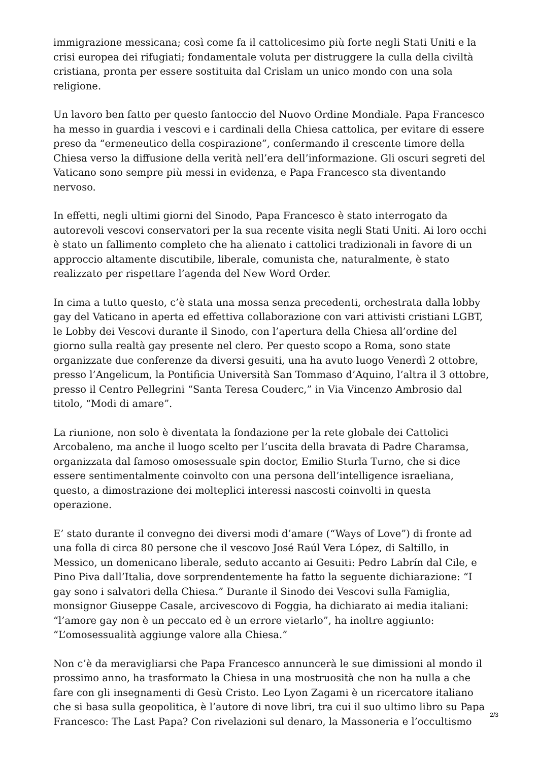immigrazione messicana; così come fa il cattolicesimo più forte negli Stati Uniti e la crisi europea dei rifugiati; fondamentale voluta per distruggere la culla della civiltà cristiana, pronta per essere sostituita dal Crislam un unico mondo con una sola religione.
Un lavoro ben fatto per questo fantoccio del Nuovo Ordine Mondiale. Papa Francesco ha messo in guardia i vescovi e i cardinali della Chiesa cattolica, per evitare di essere preso da “ermeneutico della cospirazione”, confermando il crescente timore della Chiesa verso la diffusione della verità nell’era dell’informazione. Gli oscuri segreti del Vaticano sono sempre più messi in evidenza, e Papa Francesco sta diventando nervoso.
In effetti, negli ultimi giorni del Sinodo, Papa Francesco è stato interrogato da autorevoli vescovi conservatori per la sua recente visita negli Stati Uniti. Ai loro occhi è stato un fallimento completo che ha alienato i cattolici tradizionali in favore di un approccio altamente discutibile, liberale, comunista che, naturalmente, è stato realizzato per rispettare l’agenda del New Word Order.
In cima a tutto questo, c’è stata una mossa senza precedenti, orchestrata dalla lobby gay del Vaticano in aperta ed effettiva collaborazione con vari attivisti cristiani LGBT, le Lobby dei Vescovi durante il Sinodo, con l’apertura della Chiesa all’ordine del giorno sulla realtà gay presente nel clero. Per questo scopo a Roma, sono state organizzate due conferenze da diversi gesuiti, una ha avuto luogo Venerdì 2 ottobre, presso l’Angelicum, la Pontificia Università San Tommaso d’Aquino, l’altra il 3 ottobre, presso il Centro Pellegrini “Santa Teresa Couderc,” in Via Vincenzo Ambrosio dal titolo, “Modi di amare”.
La riunione, non solo è diventata la fondazione per la rete globale dei Cattolici Arcobaleno, ma anche il luogo scelto per l’uscita della bravata di Padre Charamsa, organizzata dal famoso omosessuale spin doctor, Emilio Sturla Turno, che si dice essere sentimentalmente coinvolto con una persona dell’intelligence israeliana, questo, a dimostrazione dei molteplici interessi nascosti coinvolti in questa operazione.
E’ stato durante il convegno dei diversi modi d’amare (“Ways of Love”) di fronte ad una folla di circa 80 persone che il vescovo José Raúl Vera López, di Saltillo, in Messico, un domenicano liberale, seduto accanto ai Gesuiti: Pedro Labrín dal Cile, e Pino Piva dall’Italia, dove sorprendentemente ha fatto la seguente dichiarazione: “I gay sono i salvatori della Chiesa.” Durante il Sinodo dei Vescovi sulla Famiglia, monsignor Giuseppe Casale, arcivescovo di Foggia, ha dichiarato ai media italiani: “l’amore gay non è un peccato ed è un errore vietarlo”, ha inoltre aggiunto: “L’omosessualità aggiunge valore alla Chiesa.”
Non c’è da meravigliarsi che Papa Francesco annuncerà le sue dimissioni al mondo il prossimo anno, ha trasformato la Chiesa in una mostruosità che non ha nulla a che fare con gli insegnamenti di Gesù Cristo. Leo Lyon Zagami è un ricercatore italiano che si basa sulla geopolitica, è l’autore di nove libri, tra cui il suo ultimo libro su Papa Francesco: The Last Papa? Con rivelazioni sul denaro, la Massoneria e l’occultismo
2/3